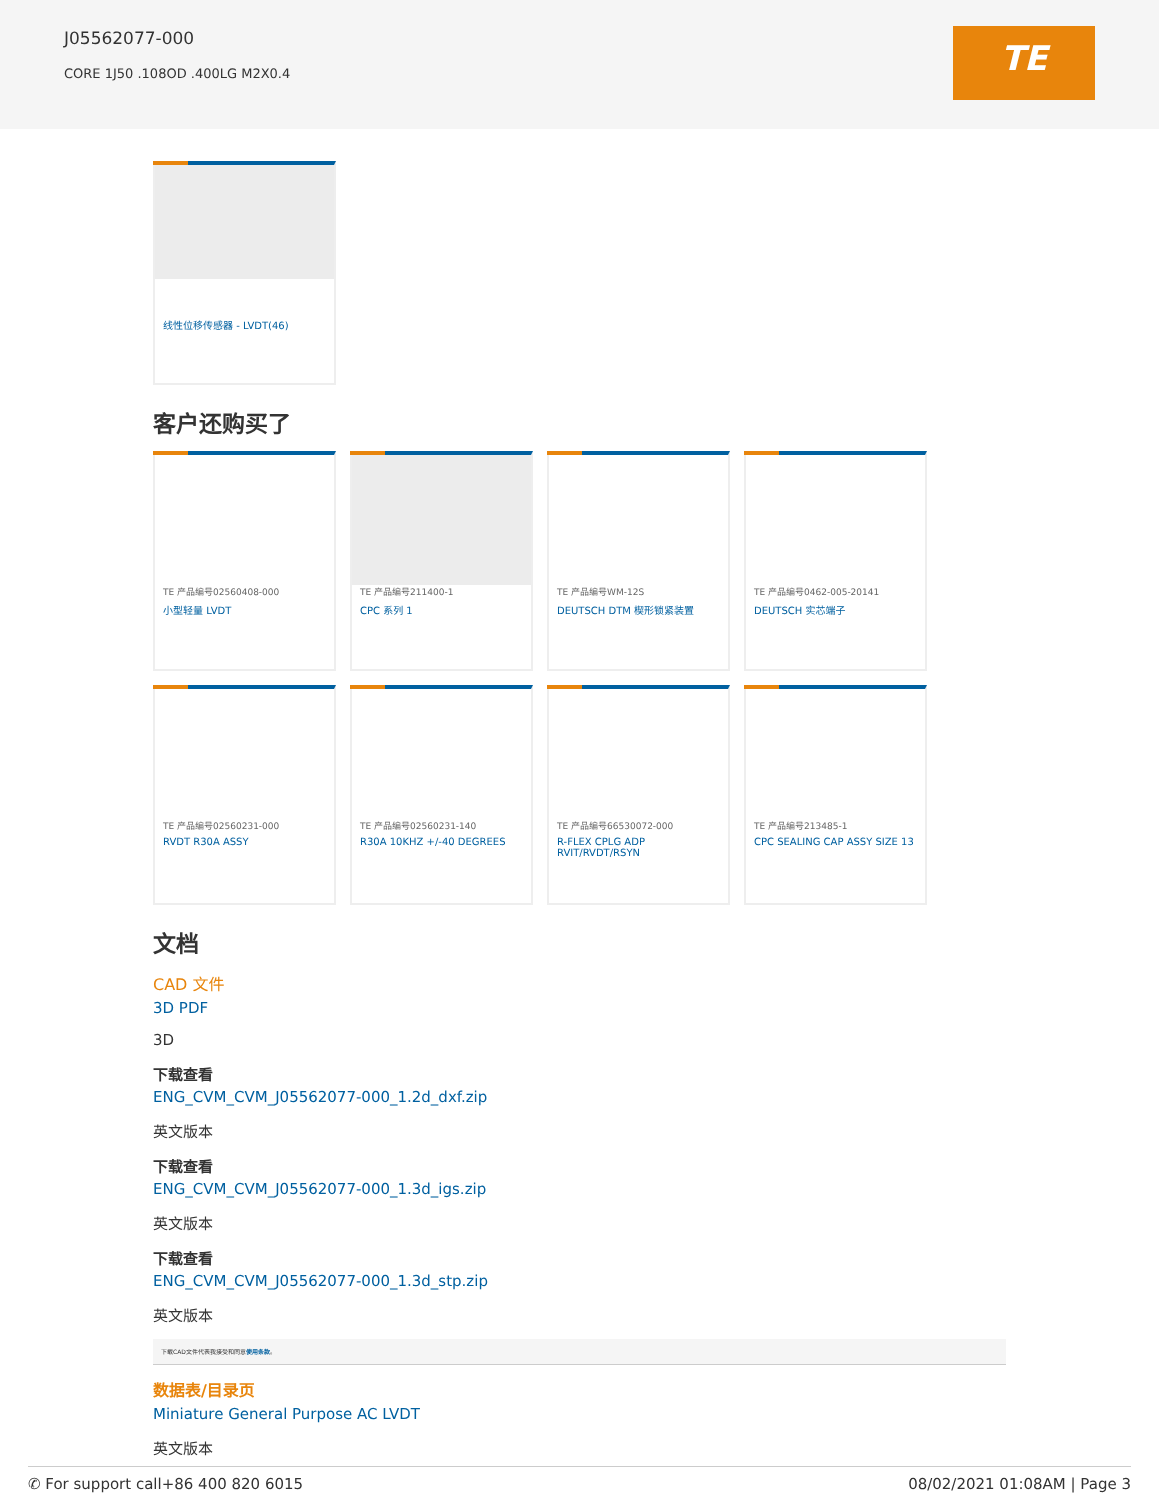J05562077-000
CORE 1J50 .108OD .400LG M2X0.4
TE
线性位移传感器 - LVDT(46)
客户还购买了
TE 产品编号02560408-000
小型轻量 LVDT
TE 产品编号211400-1
CPC 系列 1
TE 产品编号WM-12S
DEUTSCH DTM 楔形锁紧装置
TE 产品编号0462-005-20141
DEUTSCH 实芯端子
TE 产品编号02560231-000
RVDT R30A ASSY
TE 产品编号02560231-140
R30A 10KHZ +/-40 DEGREES
TE 产品编号66530072-000
R-FLEX CPLG ADP RVIT/RVDT/RSYN
TE 产品编号213485-1
CPC SEALING CAP ASSY SIZE 13
文档
CAD 文件
3D PDF
3D
下载查看
ENG_CVM_CVM_J05562077-000_1.2d_dxf.zip
英文版本
下载查看
ENG_CVM_CVM_J05562077-000_1.3d_igs.zip
英文版本
下载查看
ENG_CVM_CVM_J05562077-000_1.3d_stp.zip
英文版本
下载CAD文件代表我接受和同意使用条款。
数据表/目录页
Miniature General Purpose AC LVDT
英文版本
✆ For support call+86 400 820 6015 08/02/2021 01:08AM | Page 3